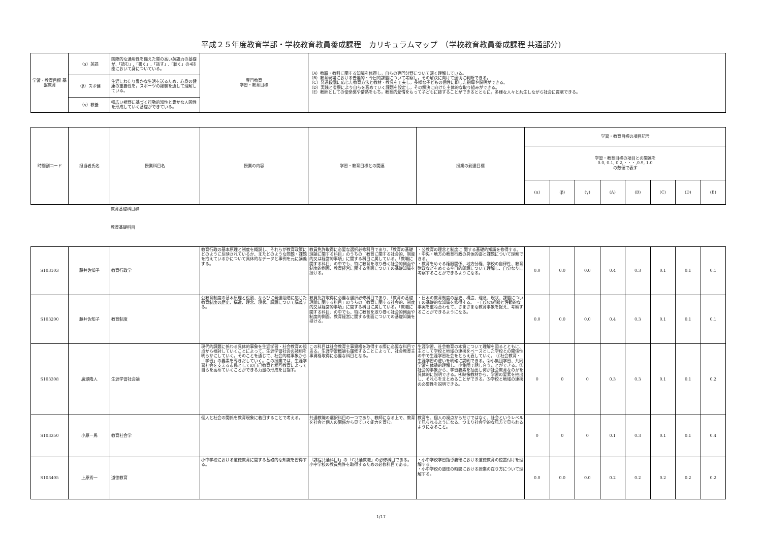平成２５年度教育学部・学校教育教員養成課程　カリキュラムマップ　（学校教育教員養成課程 共通部分)
| 学習・教育目標 基盤教育 | （α）英語 | 国際的な通用性を備えた質の高い英語力の基礎が,「読む」,「書く」,「話す」,「聴く」の4技能において身についている。 | 専門教育 学習・教育目標 | （A）教職・教科に関する知識を修得し，自らの専門分野について深く理解している。 （B）教育現場における普遍的・今日的課題について考察し，その解決に向けて適切に判断できる。 （C）発達段階に応じた教育方法と教材・教具を工夫し，多様な子どもの個性に即した指導や説明ができる。 （D）実践と省察により自らを高めていく課題を設定し，その解決に向けた主体的な取り組みができる。 （E）教師としての使命感や情熱をもち，教育的愛情をもって子どもに接することができるとともに，多様な人々と共生しながら社会に貢献できる。 |
| | （β）スポ健 | 生涯にわたり豊かな生活を送るため，心身の健康の重要性を，スポーツの経験を通して理解している。 | | |
| | （γ）教養 | 幅広い視野に基づく行動的知性と豊かな人間性を形成していく基礎ができている。 | | |
| 時間割コード | 担当者氏名 | 授業科目名 | 授業の内容 | 学習・教育目標との関連 | 授業の到達目標 | 学習・教育目標の項目記号 | | | | | | | |
| --- | --- | --- | --- | --- | --- | --- | --- | --- | --- | --- | --- | --- | --- |
| | | | | | | 学習・教育目標の項目との関連を 0.0, 0.1, 0.2,・・・,0.9, 1.0 の数値で表す | | | | | | | |
| | | | | | | (α) | (β) | (γ) | (A) | (B) | (C) | (D) | (E) |
教育基礎科目群
教育基礎科目
| S103103 | 藤井佐知子 | 教育行政学 | 教育行政の基本原理と制度を概説し、それらが教育政策にどのように反映されているか、またどのような問題・課題を抱えているかについて具体的なデータと事例を元に講義する。 | 教員免許取得に必要な選択必修科目であり、「教育の基礎理論に関する科目」のうちの「教育に関する社会的、制度的又は経営的事項」に関する科目に属している。「教職に関する科目」の中でも、特に教育を取り巻く社会的側面や制度的側面、教育経営に関する側面についての基礎知識を授ける。 | ・公教育の理念と制度に 関する基礎的知識を修得する。 ・中央・地方の教育行政の具体的姿と課題について理解できる。 ・教育をめぐる権限関係、地方分権、学校の自律性、教育財政などをめぐる今日的問題について理解し、自分なりに考察することができるようになる。 | 0.0 | 0.0 | 0.0 | 0.4 | 0.3 | 0.1 | 0.1 | 0.1 |
| S103200 | 藤井佐知子 | 教育制度 | 公教育制度の基本原理と役割、ならびに発達段階に応じた教育制度の歴史、構造、理念、現状、課題について講義する。 | 教員免許取得に必要な選択必修科目であり、「教育の基礎理論に関する科目」のうちの「教育に関する社会的、制度的又は経営的事項」に関する科目に属している。「教職に関する科目」の中でも、特に教育を取り巻く社会的側面や制度的側面、教育経営に関する側面についての基礎知識を授ける。 | ・日本の教育制度の歴史、構造、理念、現状、課題についての基礎的な知識を修得する。 ・自分の経験と客観的な事実を重ね合わせて、さまざまな教育事象を捉え、考察することができるようになる。 | 0.0 | 0.0 | 0.0 | 0.4 | 0.3 | 0.1 | 0.1 | 0.1 |
| S103308 | 廣瀬隆人 | 生涯学習社会論 | 現代的課題に係わる具体的事象を生涯学習・社会教育の視点から検討していくことによって、生涯学習社会の諸相を明らかにしていく。そのことを通じて、社会的緒事象から「学習」の要素を導きだしていく。この授業では、生涯学習社会を支える市民としての自己教育と相互教育によって自らを高めていくことができる力量の形成を目指す。 | この科目は社会教育主事資格を取得する際に必要な科目である。生涯学習概論も履修することによって、社会教育主事資格取得に必要な科目となる。 | 生涯学習、社会教育の本質について理解を図るとともに、主として学校と地域の連携をベースとした学校との関係性の中で生涯学習社会をとらえ直していく。 ①社会教育・生涯学習の違いを明確に説明できる。②小集団学習、共同学習を体験的理解し、小集団で話し合うことができる。③社会的事象から、学習要素を抽出し何が社会教育なのかを具体的に説明できる。④映像教材から、学習の要素を抽出し、それらをまとめることができる。⑤学校と地域の連携の必要性を説明できる。 | 0 | 0 | 0 | 0.3 | 0.3 | 0.1 | 0.1 | 0.2 |
| S103350 | 小原一馬 | 教育社会学 | 個人と社会の関係を教育現象に着目することで考える。 | 共通教職の選択科目の一つであり、教師になる上で、教育を社会と個人の関係から見ていく能力を育む。 | 教育を、個人の視点からだけではなく、社会というレベルで見られるようになる、つまり社会学的な見方で見られるようになること。 | 0 | 0 | 0 | 0.1 | 0.3 | 0.1 | 0.1 | 0.4 |
| S103405 | 上原秀一 | 道徳教育 | 小中学校における道徳教育に関する基礎的な知識を習得する。 | 「課程共通科目Ⅰ」の「C共通教職」の必修科目である。小中学校の教員免許を取得するための必修科目である。 | ・小中学校学習指導要領における道徳教育の位置付けを理解する。 ・小中学校の道徳の時間における授業の在り方について理解する。 | 0.0 | 0.0 | 0.0 | 0.2 | 0.2 | 0.2 | 0.2 | 0.2 |
1/17